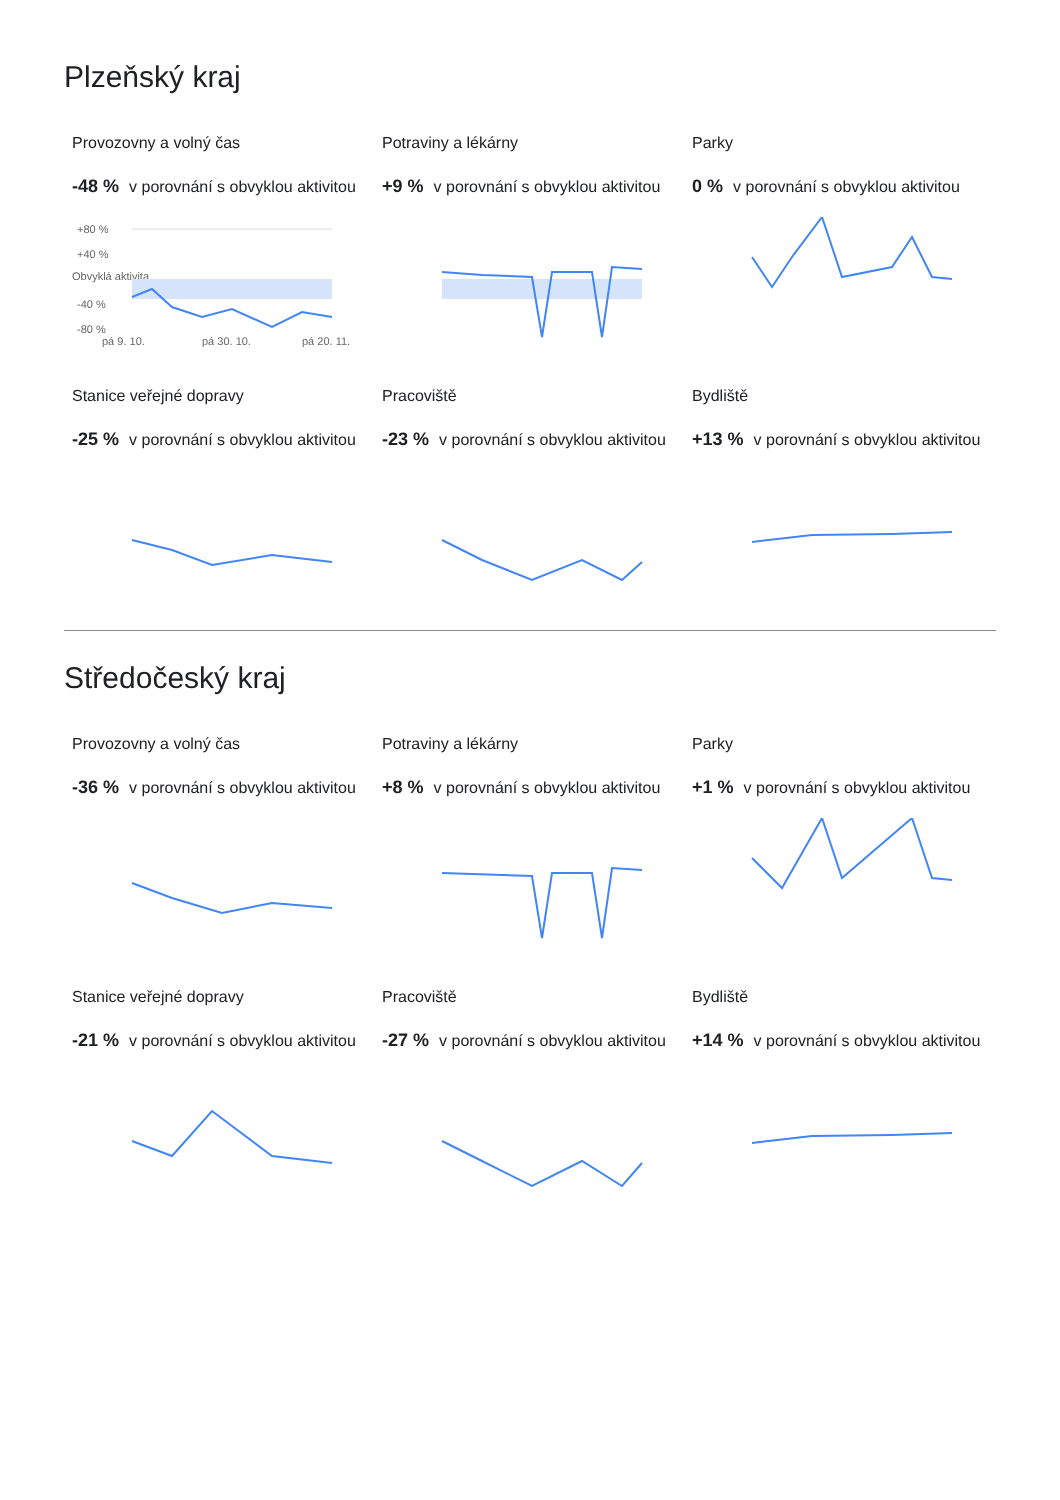Plzeňský kraj
Provozovny a volný čas
-48 % v porovnání s obvyklou aktivitou
+80 %
+40 %
Obvyklá aktivita
-40 %
-80 %
pá 9. 10.
pá 30. 10.
pá 20. 11.
Potraviny a lékárny
+9 % v porovnání s obvyklou aktivitou
Parky
0 % v porovnání s obvyklou aktivitou
Stanice veřejné dopravy
-25 % v porovnání s obvyklou aktivitou
Pracoviště
-23 % v porovnání s obvyklou aktivitou
Bydliště
+13 % v porovnání s obvyklou aktivitou
Středočeský kraj
Provozovny a volný čas
-36 % v porovnání s obvyklou aktivitou
Potraviny a lékárny
+8 % v porovnání s obvyklou aktivitou
Parky
+1 % v porovnání s obvyklou aktivitou
Stanice veřejné dopravy
-21 % v porovnání s obvyklou aktivitou
Pracoviště
-27 % v porovnání s obvyklou aktivitou
Bydliště
+14 % v porovnání s obvyklou aktivitou